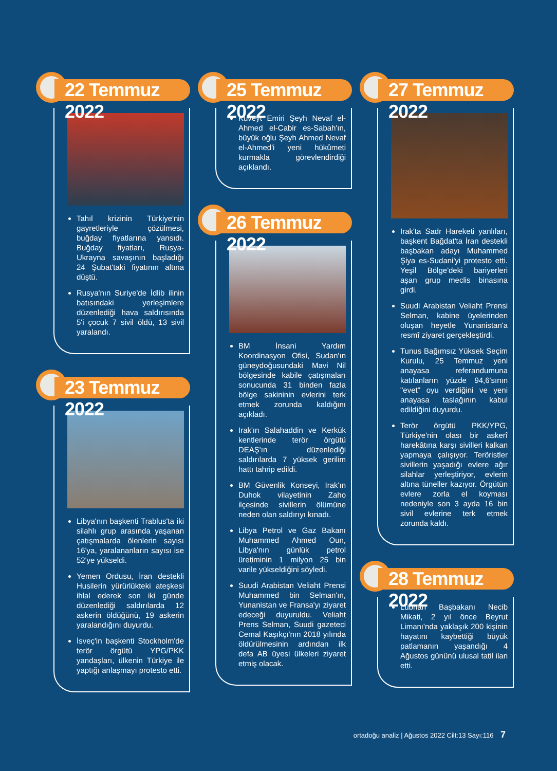22 Temmuz 2022
Tahıl krizinin Türkiye'nin gayretleriyle çözülmesi, buğday fiyatlarına yansıdı. Buğday fiyatları, Rusya-Ukrayna savaşının başladığı 24 Şubat'taki fiyatının altına düştü.
Rusya'nın Suriye'de İdlib ilinin batısındaki yerleşimlere düzenlediği hava saldırısında 5'i çocuk 7 sivil öldü, 13 sivil yaralandı.
23 Temmuz 2022
Libya'nın başkenti Trablus'ta iki silahlı grup arasında yaşanan çatışmalarda ölenlerin sayısı 16'ya, yaralananların sayısı ise 52'ye yükseldi.
Yemen Ordusu, İran destekli Husilerin yürürlükteki ateşkesi ihlal ederek son iki günde düzenlediği saldırılarda 12 askerin öldüğünü, 19 askerin yaralandığını duyurdu.
İsveç'in başkenti Stockholm'de terör örgütü YPG/PKK yandaşları, ülkenin Türkiye ile yaptığı anlaşmayı protesto etti.
25 Temmuz 2022
Kuveyt Emiri Şeyh Nevaf el-Ahmed el-Cabir es-Sabah'ın, büyük oğlu Şeyh Ahmed Nevaf el-Ahmed'i yeni hükûmeti kurmakla görevlendirdiği açıklandı.
26 Temmuz 2022
BM İnsani Yardım Koordinasyon Ofisi, Sudan'ın güneydoğusundaki Mavi Nil bölgesinde kabile çatışmaları sonucunda 31 binden fazla bölge sakininin evlerini terk etmek zorunda kaldığını açıkladı.
Irak'ın Salahaddin ve Kerkük kentlerinde terör örgütü DEAŞ'ın düzenlediği saldırılarda 7 yüksek gerilim hattı tahrip edildi.
BM Güvenlik Konseyi, Irak'ın Duhok vilayetinin Zaho ilçesinde sivillerin ölümüne neden olan saldırıyı kınadı.
Libya Petrol ve Gaz Bakanı Muhammed Ahmed Oun, Libya'nın günlük petrol üretiminin 1 milyon 25 bin varile yükseldiğini söyledi.
Suudi Arabistan Veliaht Prensi Muhammed bin Selman'ın, Yunanistan ve Fransa'yı ziyaret edeceği duyuruldu. Veliaht Prens Selman, Suudi gazeteci Cemal Kaşıkçı'nın 2018 yılında öldürülmesinin ardından ilk defa AB üyesi ülkeleri ziyaret etmiş olacak.
27 Temmuz 2022
Irak'ta Sadr Hareketi yanlıları, başkent Bağdat'ta İran destekli başbakan adayı Muhammed Şiya es-Sudani'yi protesto etti. Yeşil Bölge'deki bariyerleri aşan grup meclis binasına girdi.
Suudi Arabistan Veliaht Prensi Selman, kabine üyelerinden oluşan heyetle Yunanistan'a resmî ziyaret gerçekleştirdi.
Tunus Bağımsız Yüksek Seçim Kurulu, 25 Temmuz yeni anayasa referandumuna katılanların yüzde 94,6'sının "evet" oyu verdiğini ve yeni anayasa taslağının kabul edildiğini duyurdu.
Terör örgütü PKK/YPG, Türkiye'nin olası bir askerî harekâtına karşı sivilleri kalkan yapmaya çalışıyor. Teröristler sivillerin yaşadığı evlere ağır silahlar yerleştiriyor, evlerin altına tüneller kazıyor. Örgütün evlere zorla el koyması nedeniyle son 3 ayda 16 bin sivil evlerine terk etmek zorunda kaldı.
28 Temmuz 2022
Lübnan Başbakanı Necib Mikati, 2 yıl önce Beyrut Limanı'nda yaklaşık 200 kişinin hayatını kaybettiği büyük patlamanın yaşandığı 4 Ağustos gününü ulusal tatil ilan etti.
ortadoğu analiz | Ağustos 2022 Cilt:13 Sayı:116 7